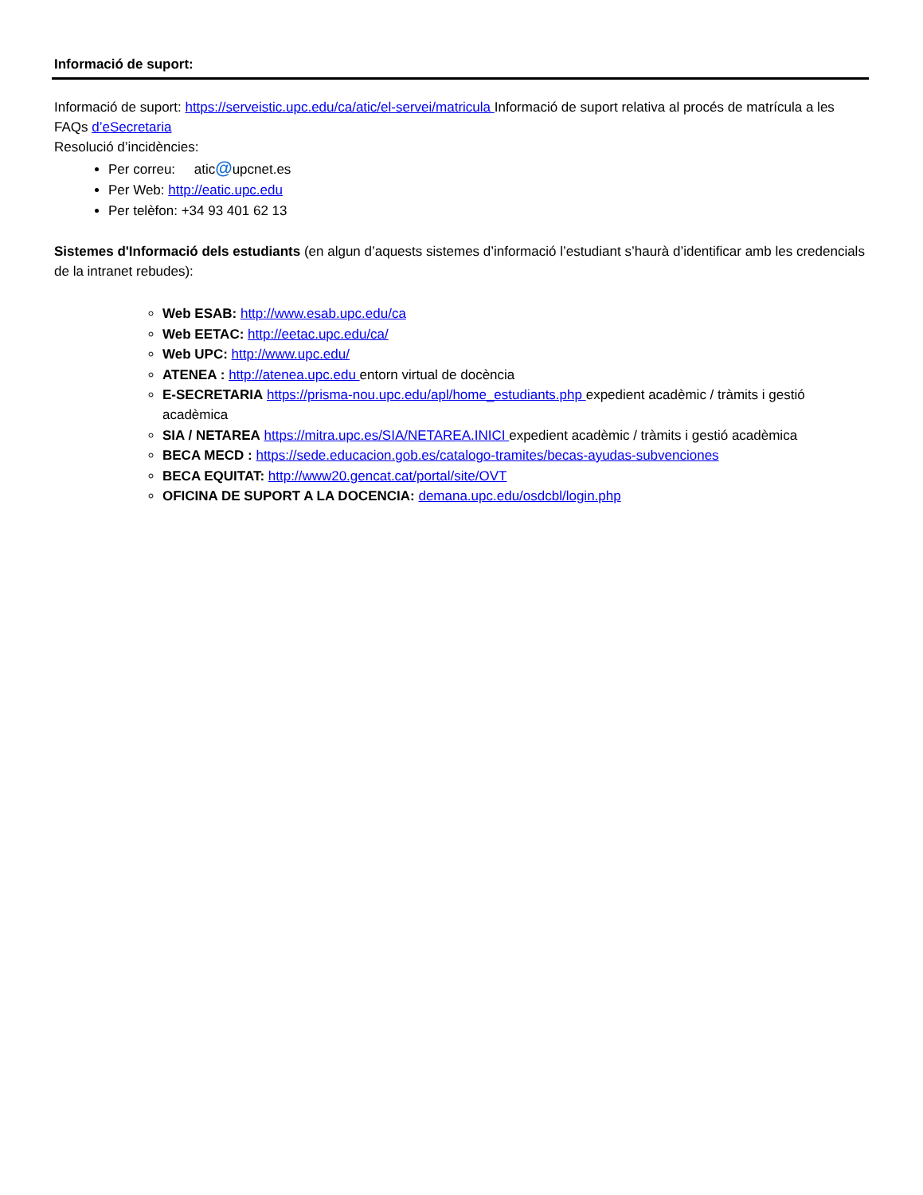Informació de suport:
Informació de suport: https://serveistic.upc.edu/ca/atic/el-servei/matricula Informació de suport relativa al procés de matrícula a les FAQs d’eSecretaria
Resolució d’incidències:
Per correu: atic@upcnet.es
Per Web: http://eatic.upc.edu
Per telèfon: +34 93 401 62 13
Sistemes d'Informació dels estudiants (en algun d’aquests sistemes d’informació l’estudiant s’haurà d’identificar amb les credencials de la intranet rebudes):
Web ESAB: http://www.esab.upc.edu/ca
Web EETAC: http://eetac.upc.edu/ca/
Web UPC: http://www.upc.edu/
ATENEA : http://atenea.upc.edu entorn virtual de docència
E-SECRETARIA https://prisma-nou.upc.edu/apl/home_estudiants.php expedient acadèmic / tràmits i gestió acadèmica
SIA / NETAREA https://mitra.upc.es/SIA/NETAREA.INICI expedient acadèmic / tràmits i gestió acadèmica
BECA MECD : https://sede.educacion.gob.es/catalogo-tramites/becas-ayudas-subvenciones
BECA EQUITAT: http://www20.gencat.cat/portal/site/OVT
OFICINA DE SUPORT A LA DOCENCIA: demana.upc.edu/osdcbl/login.php